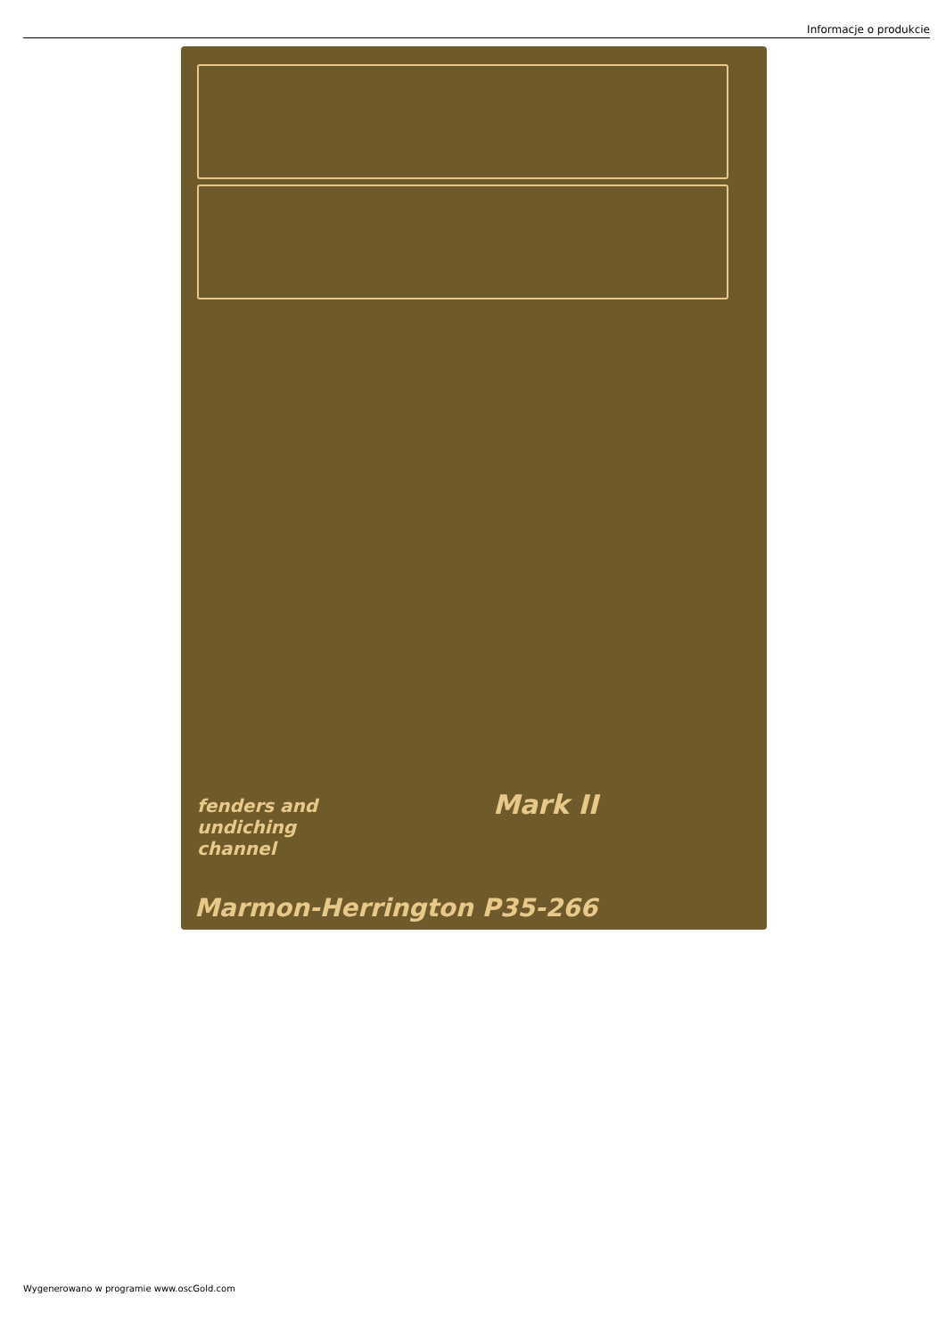Informacje o produkcie
Mark II
fenders and
undiching
channel
Marmon-Herrington P35-266
Wygenerowano w programie www.oscGold.com